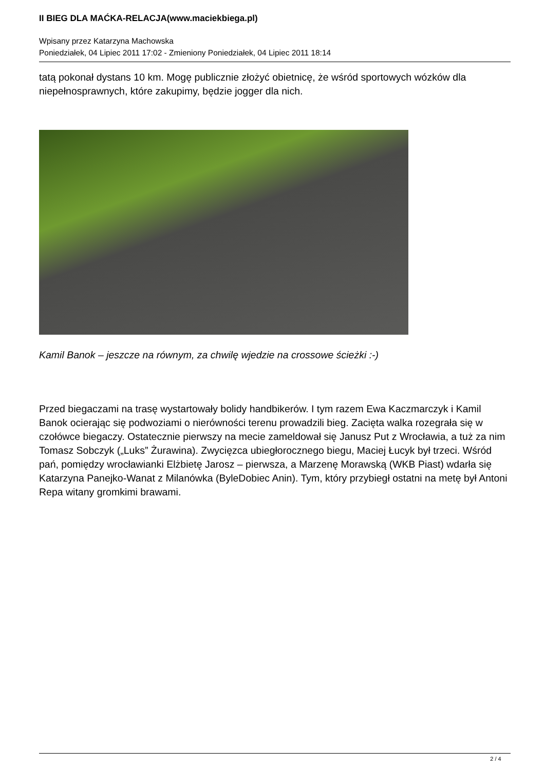II BIEG DLA MAĆKA-RELACJA(www.maciekbiega.pl)
Wpisany przez Katarzyna Machowska
Poniedziałek, 04 Lipiec 2011 17:02 - Zmieniony Poniedziałek, 04 Lipiec 2011 18:14
tatą pokonał dystans 10 km. Mogę publicznie złożyć obietnicę, że wśród sportowych wózków dla niepełnosprawnych, które zakupimy, będzie jogger dla nich.
Kamil Banok – jeszcze na równym, za chwilę wjedzie na crossowe ścieżki :-)
Przed biegaczami na trasę wystartowały bolidy handbikerów. I tym razem Ewa Kaczmarczyk i Kamil Banok ocierając się podwoziami o nierówności terenu prowadzili bieg. Zacięta walka rozegrała się w czołówce biegaczy. Ostatecznie pierwszy na mecie zameldował się Janusz Put z Wrocławia, a tuż za nim Tomasz Sobczyk („Luks” Żurawina). Zwycięzca ubiegłorocznego biegu, Maciej Łucyk był trzeci. Wśród pań, pomiędzy wrocławianki Elżbietę Jarosz – pierwsza, a Marzenę Morawską (WKB Piast) wdarła się Katarzyna Panejko-Wanat z Milanówka (ByleDobiec Anin). Tym, który przybiegł ostatni na metę był Antoni Repa witany gromkimi brawami.
2 / 4